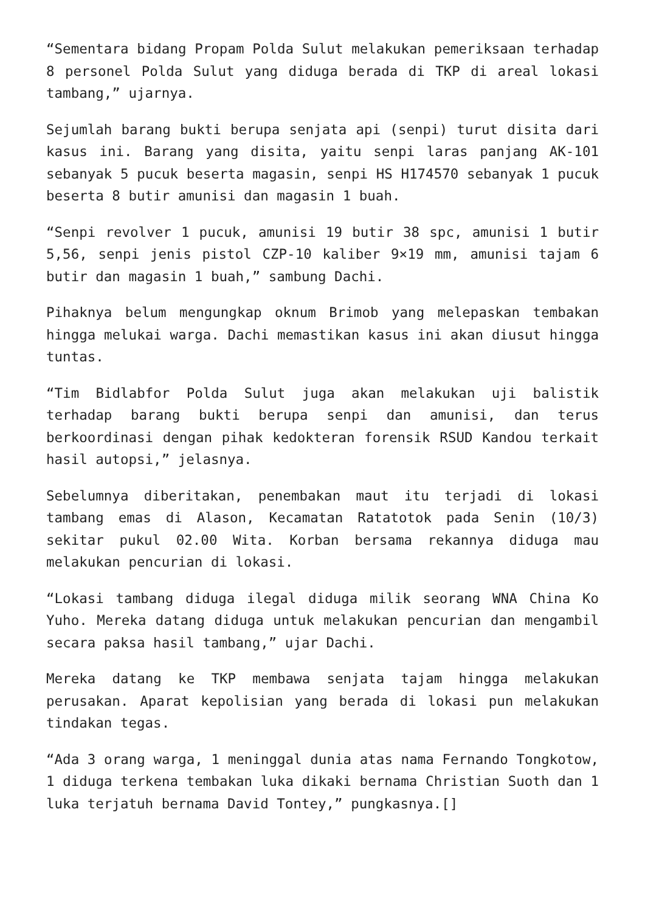“Sementara bidang Propam Polda Sulut melakukan pemeriksaan terhadap 8 personel Polda Sulut yang diduga berada di TKP di areal lokasi tambang,” ujarnya.
Sejumlah barang bukti berupa senjata api (senpi) turut disita dari kasus ini. Barang yang disita, yaitu senpi laras panjang AK-101 sebanyak 5 pucuk beserta magasin, senpi HS H174570 sebanyak 1 pucuk beserta 8 butir amunisi dan magasin 1 buah.
“Senpi revolver 1 pucuk, amunisi 19 butir 38 spc, amunisi 1 butir 5,56, senpi jenis pistol CZP-10 kaliber 9×19 mm, amunisi tajam 6 butir dan magasin 1 buah,” sambung Dachi.
Pihaknya belum mengungkap oknum Brimob yang melepaskan tembakan hingga melukai warga. Dachi memastikan kasus ini akan diusut hingga tuntas.
“Tim Bidlabfor Polda Sulut juga akan melakukan uji balistik terhadap barang bukti berupa senpi dan amunisi, dan terus berkoordinasi dengan pihak kedokteran forensik RSUD Kandou terkait hasil autopsi,” jelasnya.
Sebelumnya diberitakan, penembakan maut itu terjadi di lokasi tambang emas di Alason, Kecamatan Ratatotok pada Senin (10/3) sekitar pukul 02.00 Wita. Korban bersama rekannya diduga mau melakukan pencurian di lokasi.
“Lokasi tambang diduga ilegal diduga milik seorang WNA China Ko Yuho. Mereka datang diduga untuk melakukan pencurian dan mengambil secara paksa hasil tambang,” ujar Dachi.
Mereka datang ke TKP membawa senjata tajam hingga melakukan perusakan. Aparat kepolisian yang berada di lokasi pun melakukan tindakan tegas.
“Ada 3 orang warga, 1 meninggal dunia atas nama Fernando Tongkotow, 1 diduga terkena tembakan luka dikaki bernama Christian Suoth dan 1 luka terjatuh bernama David Tontey,” pungkasnya.[]